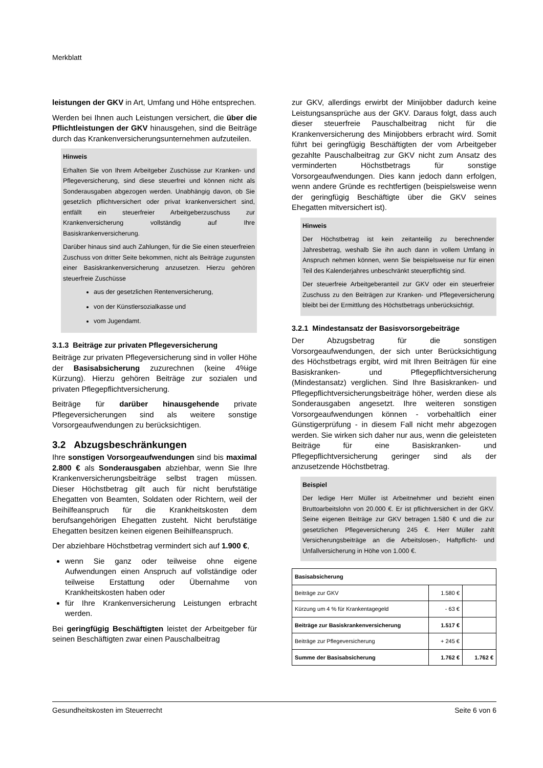Merkblatt
leistungen der GKV in Art, Umfang und Höhe entsprechen.
Werden bei Ihnen auch Leistungen versichert, die über die Pflichtleistungen der GKV hinausgehen, sind die Beiträge durch das Krankenversicherungsunternehmen aufzuteilen.
Hinweis
Erhalten Sie von Ihrem Arbeitgeber Zuschüsse zur Kranken- und Pflegeversicherung, sind diese steuerfrei und können nicht als Sonderausgaben abgezogen werden. Unabhängig davon, ob Sie gesetzlich pflichtversichert oder privat krankenversichert sind, entfällt ein steuerfreier Arbeitgeberzuschuss zur Krankenversicherung vollständig auf Ihre Basiskrankenversicherung.
Darüber hinaus sind auch Zahlungen, für die Sie einen steuerfreien Zuschuss von dritter Seite bekommen, nicht als Beiträge zugunsten einer Basiskrankenversicherung anzusetzen. Hierzu gehören steuerfreie Zuschüsse
aus der gesetzlichen Rentenversicherung,
von der Künstlersozialkasse und
vom Jugendamt.
3.1.3 Beiträge zur privaten Pflegeversicherung
Beiträge zur privaten Pflegeversicherung sind in voller Höhe der Basisabsicherung zuzurechnen (keine 4%ige Kürzung). Hierzu gehören Beiträge zur sozialen und privaten Pflegepflichtversicherung.
Beiträge für darüber hinausgehende private Pflegeversicherungen sind als weitere sonstige Vorsorgeaufwendungen zu berücksichtigen.
3.2 Abzugsbeschränkungen
Ihre sonstigen Vorsorgeaufwendungen sind bis maximal 2.800 € als Sonderausgaben abziehbar, wenn Sie Ihre Krankenversicherungsbeiträge selbst tragen müssen. Dieser Höchstbetrag gilt auch für nicht berufstätige Ehegatten von Beamten, Soldaten oder Richtern, weil der Beihilfeanspruch für die Krankheitskosten dem berufsangehörigen Ehegatten zusteht. Nicht berufstätige Ehegatten besitzen keinen eigenen Beihilfeanspruch.
Der abziehbare Höchstbetrag vermindert sich auf 1.900 €,
wenn Sie ganz oder teilweise ohne eigene Aufwendungen einen Anspruch auf vollständige oder teilweise Erstattung oder Übernahme von Krankheitskosten haben oder
für Ihre Krankenversicherung Leistungen erbracht werden.
Bei geringfügig Beschäftigten leistet der Arbeitgeber für seinen Beschäftigten zwar einen Pauschalbeitrag
zur GKV, allerdings erwirbt der Minijobber dadurch keine Leistungsansprüche aus der GKV. Daraus folgt, dass auch dieser steuerfreie Pauschalbeitrag nicht für die Krankenversicherung des Minijobbers erbracht wird. Somit führt bei geringfügig Beschäftigten der vom Arbeitgeber gezahlte Pauschalbeitrag zur GKV nicht zum Ansatz des verminderten Höchstbetrags für sonstige Vorsorgeaufwendungen. Dies kann jedoch dann erfolgen, wenn andere Gründe es rechtfertigen (beispielsweise wenn der geringfügig Beschäftigte über die GKV seines Ehegatten mitversichert ist).
Hinweis
Der Höchstbetrag ist kein zeitanteilig zu berechnender Jahresbetrag, weshalb Sie ihn auch dann in vollem Umfang in Anspruch nehmen können, wenn Sie beispielsweise nur für einen Teil des Kalenderjahres unbeschränkt steuerpflichtig sind.
Der steuerfreie Arbeitgeberanteil zur GKV oder ein steuerfreier Zuschuss zu den Beiträgen zur Kranken- und Pflegeversicherung bleibt bei der Ermittlung des Höchstbetrags unberücksichtigt.
3.2.1 Mindestansatz der Basisvorsorgebeiträge
Der Abzugsbetrag für die sonstigen Vorsorgeaufwendungen, der sich unter Berücksichtigung des Höchstbetrags ergibt, wird mit Ihren Beiträgen für eine Basiskranken- und Pflegepflichtversicherung (Mindestansatz) verglichen. Sind Ihre Basiskranken- und Pflegepflichtversicherungsbeiträge höher, werden diese als Sonderausgaben angesetzt. Ihre weiteren sonstigen Vorsorgeaufwendungen können - vorbehaltlich einer Günstigerprüfung - in diesem Fall nicht mehr abgezogen werden. Sie wirken sich daher nur aus, wenn die geleisteten Beiträge für eine Basiskranken- und Pflegepflichtversicherung geringer sind als der anzusetzende Höchstbetrag.
Beispiel
Der ledige Herr Müller ist Arbeitnehmer und bezieht einen Bruttoarbeitslohn von 20.000 €. Er ist pflichtversichert in der GKV. Seine eigenen Beiträge zur GKV betragen 1.580 € und die zur gesetzlichen Pflegeversicherung 245 €. Herr Müller zahlt Versicherungsbeiträge an die Arbeitslosen-, Haftpflicht- und Unfallversicherung in Höhe von 1.000 €.
| Basisabsicherung | | |
| --- | --- | --- |
| Beiträge zur GKV | 1.580 € | |
| Kürzung um 4 % für Krankentagegeld | - 63 € | |
| Beiträge zur Basiskrankenversicherung | 1.517 € | |
| Beiträge zur Pflegeversicherung | + 245 € | |
| Summe der Basisabsicherung | 1.762 € | 1.762 € |
Gesundheitskosten im Steuerrecht Seite 6 von 6